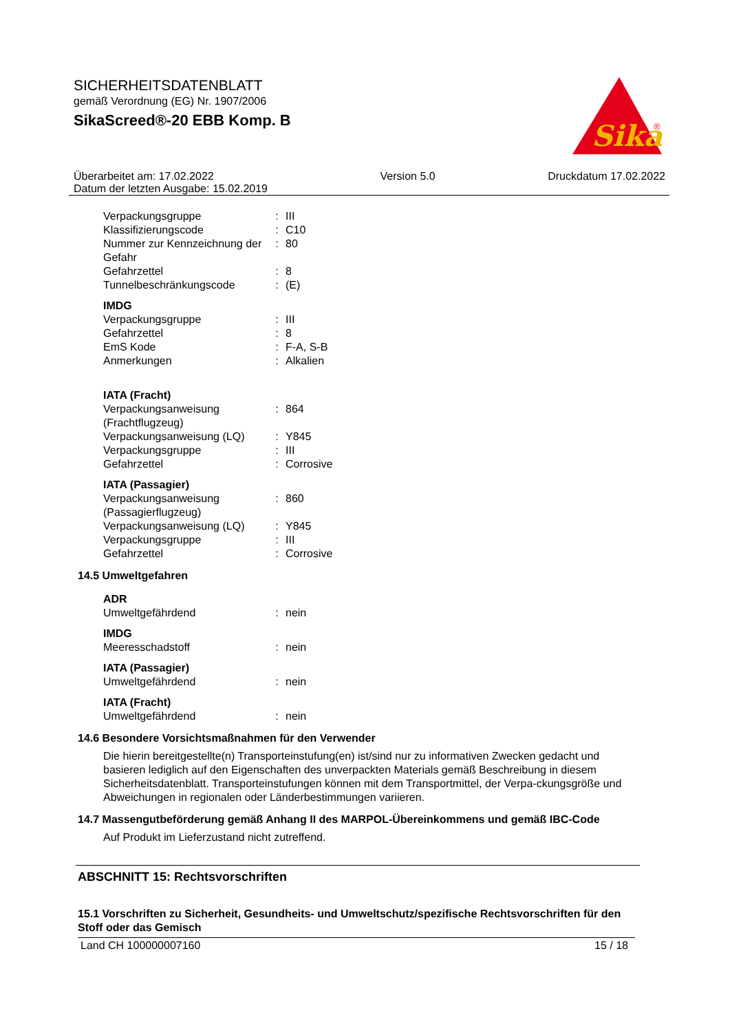SICHERHEITSDATENBLATT
gemäß Verordnung (EG) Nr. 1907/2006
SikaScreed®-20 EBB Komp. B
Sika
®
Überarbeitet am: 17.02.2022
Datum der letzten Ausgabe: 15.02.2019 Version 5.0 Druckdatum 17.02.2022
| Verpackungsgruppe | : | III |
| Klassifizierungscode | : | C10 |
| Nummer zur Kennzeichnung der Gefahr | : | 80 |
| Gefahrzettel | : | 8 |
| Tunnelbeschränkungscode | : | (E) |
IMDG
| Verpackungsgruppe | : | III |
| Gefahrzettel | : | 8 |
| EmS Kode | : | F-A, S-B |
| Anmerkungen | : | Alkalien |
IATA (Fracht)
| Verpackungsanweisung (Frachtflugzeug) | : | 864 |
| Verpackungsanweisung (LQ) | : | Y845 |
| Verpackungsgruppe | : | III |
| Gefahrzettel | : | Corrosive |
IATA (Passagier)
| Verpackungsanweisung (Passagierflugzeug) | : | 860 |
| Verpackungsanweisung (LQ) | : | Y845 |
| Verpackungsgruppe | : | III |
| Gefahrzettel | : | Corrosive |
14.5 Umweltgefahren
ADR
| Umweltgefährdend | : | nein |
IMDG
| Meeresschadstoff | : | nein |
IATA (Passagier)
| Umweltgefährdend | : | nein |
IATA (Fracht)
| Umweltgefährdend | : | nein |
14.6 Besondere Vorsichtsmaßnahmen für den Verwender
Die hierin bereitgestellte(n) Transporteinstufung(en) ist/sind nur zu informativen Zwecken gedacht und basieren lediglich auf den Eigenschaften des unverpackten Materials gemäß Beschreibung in diesem Sicherheitsdatenblatt. Transporteinstufungen können mit dem Transportmittel, der Verpa-ckungsgröße und Abweichungen in regionalen oder Länderbestimmungen variieren.
14.7 Massengutbeförderung gemäß Anhang II des MARPOL-Übereinkommens und gemäß IBC-Code
Auf Produkt im Lieferzustand nicht zutreffend.
ABSCHNITT 15: Rechtsvorschriften
15.1 Vorschriften zu Sicherheit, Gesundheits- und Umweltschutz/spezifische Rechtsvorschriften für den Stoff oder das Gemisch
Land CH 100000007160 15 / 18